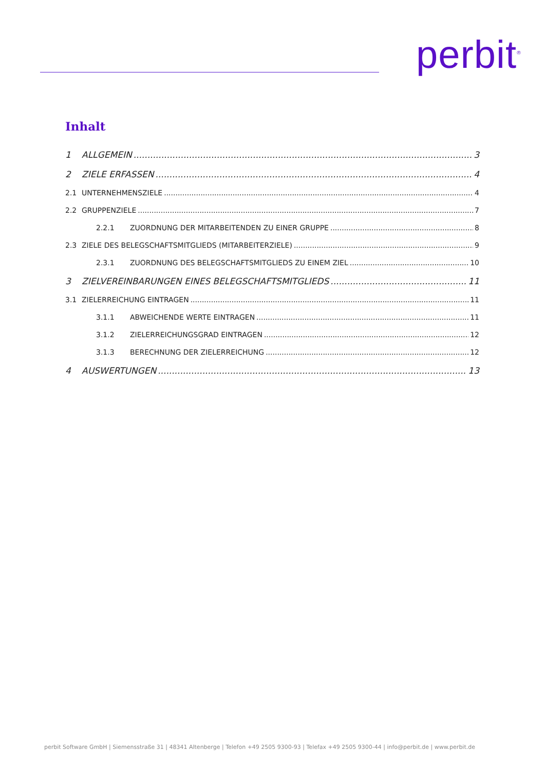perbit<sup>®</sup>
Inhalt
1 ALLGEMEIN 3
2 ZIELE ERFASSEN 4
2.1 UNTERNEHMENSZIELE 4
2.2 GRUPPENZIELE 7
2.2.1 ZUORDNUNG DER MITARBEITENDEN ZU EINER GRUPPE 8
2.3 ZIELE DES BELEGSCHAFTSMITGLIEDS (MITARBEITERZIELE) 9
2.3.1 ZUORDNUNG DES BELEGSCHAFTSMITGLIEDS ZU EINEM ZIEL 10
3 ZIELVEREINBARUNGEN EINES BELEGSCHAFTSMITGLIEDS 11
3.1 ZIELERREICHUNG EINTRAGEN 11
3.1.1 ABWEICHENDE WERTE EINTRAGEN 11
3.1.2 ZIELERREICHUNGSGRAD EINTRAGEN 12
3.1.3 BERECHNUNG DER ZIELERREICHUNG 12
4 AUSWERTUNGEN 13
perbit Software GmbH | Siemensstraße 31 | 48341 Altenberge | Telefon +49 2505 9300-93 | Telefax +49 2505 9300-44 | info@perbit.de | www.perbit.de